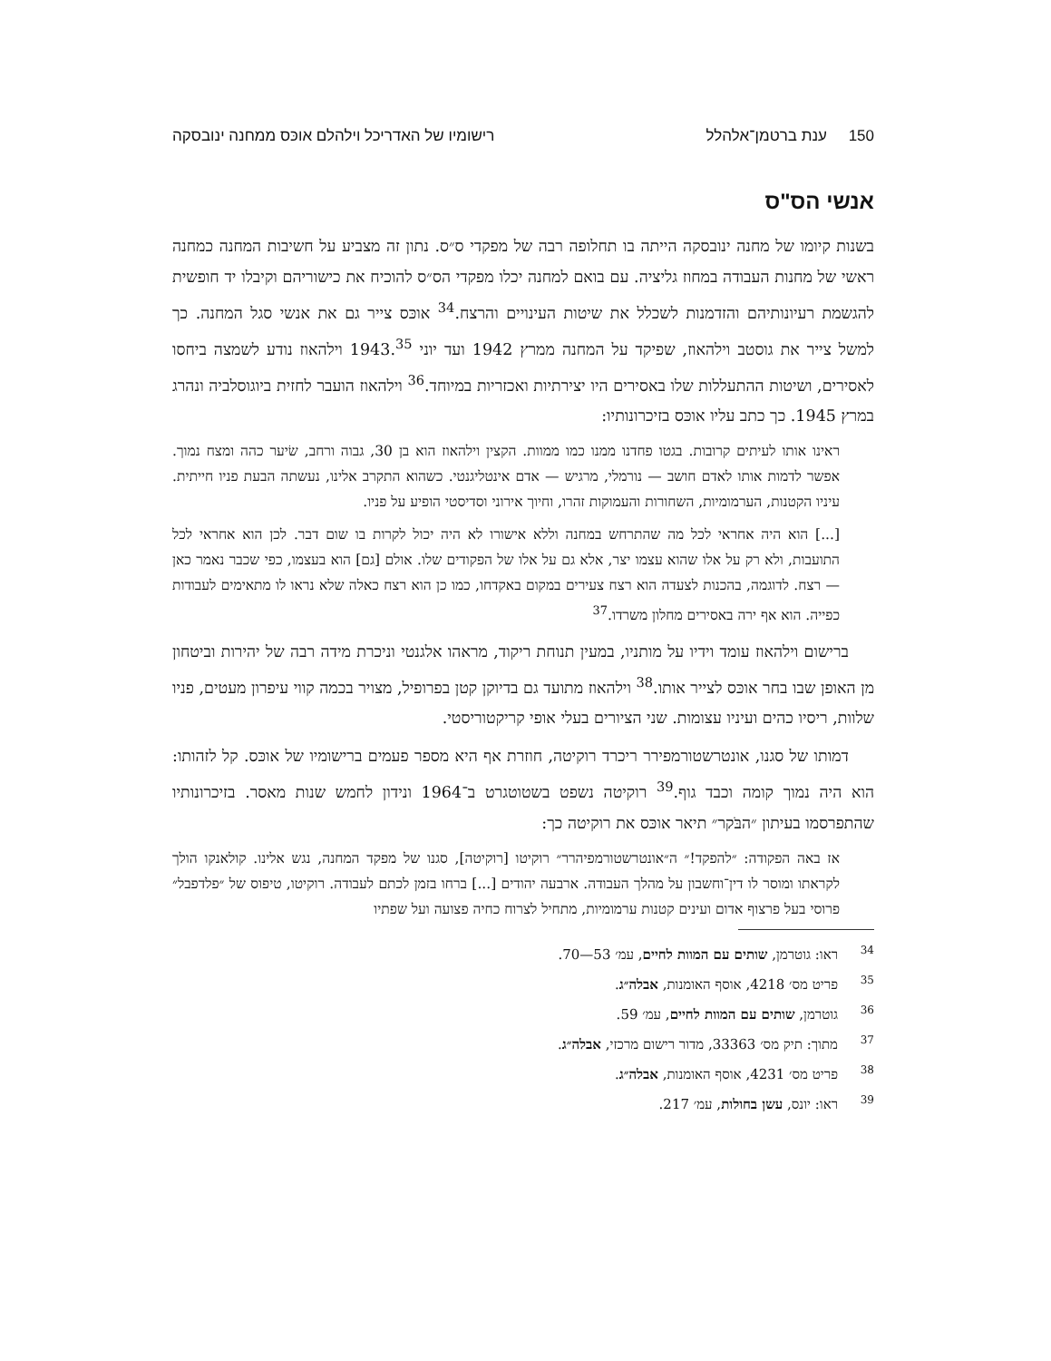150 ענת ברטמן־אלהלל רישומיו של האדריכל וילהלם אוכּס ממחנה ינובסקה
אנשי הס"ס
בשנות קיומו של מחנה ינובסקה הייתה בו תחלופה רבה של מפקדי ס״ס. נתון זה מצביע על חשיבות המחנה כמחנה ראשי של מחנות העבודה במחוז גליציה. עם בואם למחנה יכלו מפקדי הס״ס להוכיח את כישוריהם וקיבלו יד חופשית להגשמת רעיונותיהם והזדמנות לשכלל את שיטות העינויים והרצח.<sup>34</sup> אוכּס צייר גם את אנשי סגל המחנה. כך למשל צייר את גוסטב וילהאוז, שפיקד על המחנה ממרץ 1942 ועד יוני 1943.<sup>35</sup> וילהאוז נודע לשמצה ביחסו לאסירים, ושיטות ההתעללות שלו באסירים היו יצירתיות ואכזריות במיוחד.<sup>36</sup> וילהאוז הועבר לחזית ביוגוסלביה ונהרג במרץ 1945. כך כתב עליו אוכּס בזיכרונותיו:
ראינו אותו לעיתים קרובות. בגטו פחדנו ממנו כמו ממוות. הקצין וילהאוז הוא בן 30, גבוה ורחב, שׂיער כהה ומצח נמוך. אפשר לדמות אותו לאדם חושב — נורמלי, מרגיש — אדם אינטליגנטי. כשהוא התקרב אלינו, נעשתה הבעת פניו חייתית. עיניו הקטנות, הערמומיות, השחורות והעמוקות זהרו, וחיוך אירוני וסדיסטי הופיע על פניו.
[...] הוא היה אחראי לכל מה שהתרחש במחנה וללא אישורו לא היה יכול לקרות בו שום דבר. לכן הוא אחראי לכל התועבות, ולא רק על אלו שהוא עצמו יצר, אלא גם על אלו של הפקודים שלו. אולם [גם] הוא בעצמו, כפי שכבר נאמר כאן — רצח. לדוגמה, בהכנות לצעדה הוא רצח צעירים במקום באקדחו, כמו כן הוא רצח כאלה שלא נראו לו מתאימים לעבודות כפייה. הוא אף ירה באסירים מחלון משרדו.<sup>37</sup>
ברישום וילהאוז עומד וידיו על מותניו, במעין תנוחת ריקוד, מראהו אלגנטי וניכרת מידה רבה של יהירות וביטחון מן האופן שבו בחר אוכּס לצייר אותו.<sup>38</sup> וילהאוז מתועד גם בדיוקן קטן בפרופיל, מצויר בכמה קווי עיפרון מעטים, פניו שלוות, ריסיו כהים ועיניו עצומות. שני הציורים בעלי אופי קריקטוריסטי.
דמותו של סגנו, אונטרשטורמפירר ריכרד רוקיטה, חוזרת אף היא מספר פעמים ברישומיו של אוכּס. קל לזהותו: הוא היה נמוך קומה וכבד גוף.<sup>39</sup> רוקיטה נשפט בשטוטגרט ב־1964 ונידון לחמש שנות מאסר. בזיכרונותיו שהתפרסמו בעיתון ״הבֹּקר״ תיאר אוכּס את רוקיטה כך:
אז באה הפקודה: ״להפקד!״ ה״אונטרשטורמפיהרר״ רוקיטו [רוקיטה], סגנו של מפקד המחנה, נגש אלינו. קולאנקו הולך לקראתו ומוסר לו דין־וחשבון על מהלך העבודה. ארבעה יהודים [...] ברחו בזמן לכתם לעבודה. רוקיטו, טיפוס של ״פלדפבל״ פרוסי בעל פרצוף אדום ועינים קטנות ערמומיות, מתחיל לצרוח כחיה פצועה ועל שפתיו
34 ראו: גוטרמן, שותים עם המוות לחיים, עמ׳ 53—70.
35 פריט מס׳ 4218, אוסף האומנות, אבלה״ג.
36 גוטרמן, שותים עם המוות לחיים, עמ׳ 59.
37 מתוך: תיק מס׳ 33363, מדור רישום מרכזי, אבלה״ג.
38 פריט מס׳ 4231, אוסף האומנות, אבלה״ג.
39 ראו: יונס, עשן בחולות, עמ׳ 217.